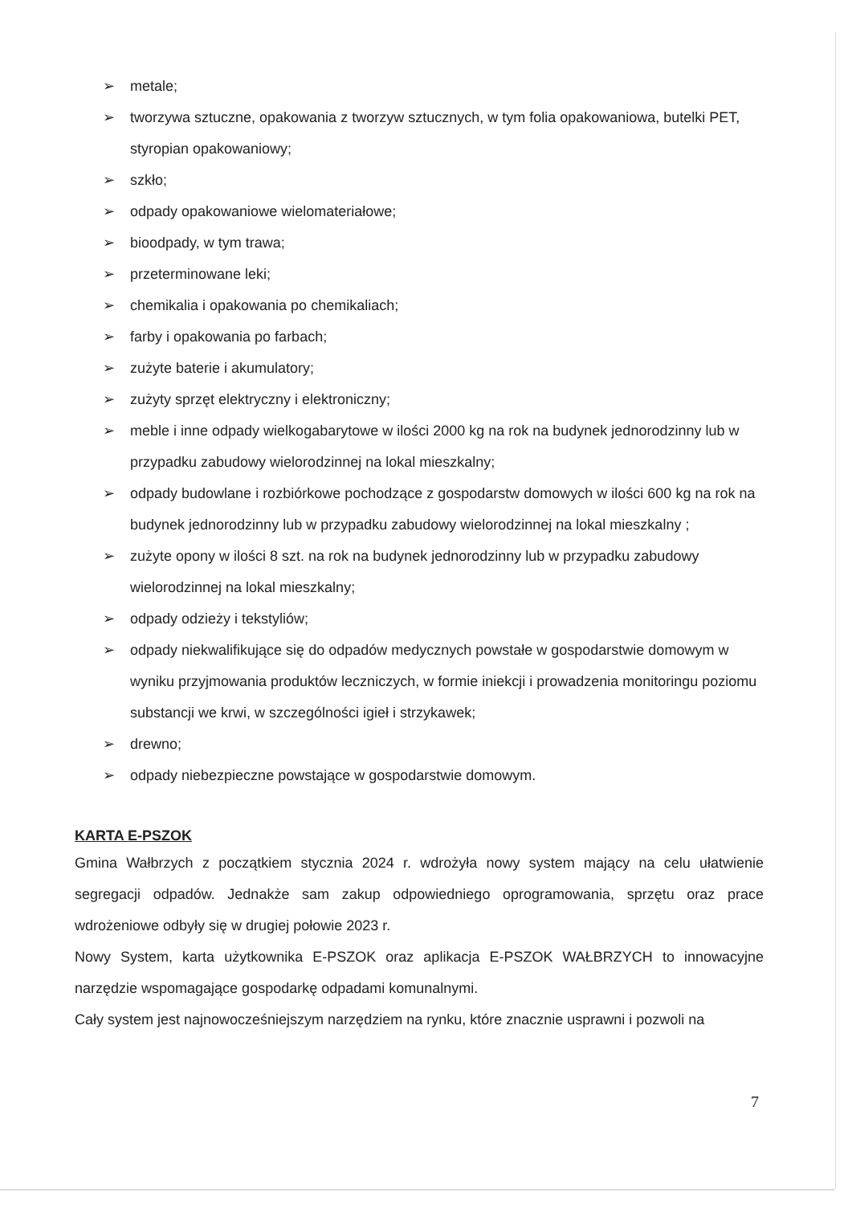➢ metale;
➢ tworzywa sztuczne, opakowania z tworzyw sztucznych, w tym folia opakowaniowa, butelki PET, styropian opakowaniowy;
➢ szkło;
➢ odpady opakowaniowe wielomateriałowe;
➢ bioodpady, w tym trawa;
➢ przeterminowane leki;
➢ chemikalia i opakowania po chemikaliach;
➢ farby i opakowania po farbach;
➢ zużyte baterie i akumulatory;
➢ zużyty sprzęt elektryczny i elektroniczny;
➢ meble i inne odpady wielkogabarytowe w ilości 2000 kg na rok na budynek jednorodzinny lub w przypadku zabudowy wielorodzinnej na lokal mieszkalny;
➢ odpady budowlane i rozbiórkowe pochodzące z gospodarstw domowych w ilości 600 kg na rok na budynek jednorodzinny lub w przypadku zabudowy wielorodzinnej na lokal mieszkalny ;
➢ zużyte opony w ilości 8 szt. na rok na budynek jednorodzinny lub w przypadku zabudowy wielorodzinnej na lokal mieszkalny;
➢ odpady odzieży i tekstyliów;
➢ odpady niekwalifikujące się do odpadów medycznych powstałe w gospodarstwie domowym w wyniku przyjmowania produktów leczniczych, w formie iniekcji i prowadzenia monitoringu poziomu substancji we krwi, w szczególności igieł i strzykawek;
➢ drewno;
➢ odpady niebezpieczne powstające w gospodarstwie domowym.
KARTA E-PSZOK
Gmina Wałbrzych z początkiem stycznia 2024 r. wdrożyła nowy system mający na celu ułatwienie segregacji odpadów. Jednakże sam zakup odpowiedniego oprogramowania, sprzętu oraz prace wdrożeniowe odbyły się w drugiej połowie 2023 r.
Nowy System, karta użytkownika E-PSZOK oraz aplikacja E-PSZOK WAŁBRZYCH to innowacyjne narzędzie wspomagające gospodarkę odpadami komunalnymi.
Cały system jest najnowocześniejszym narzędziem na rynku, które znacznie usprawni i pozwoli na
7